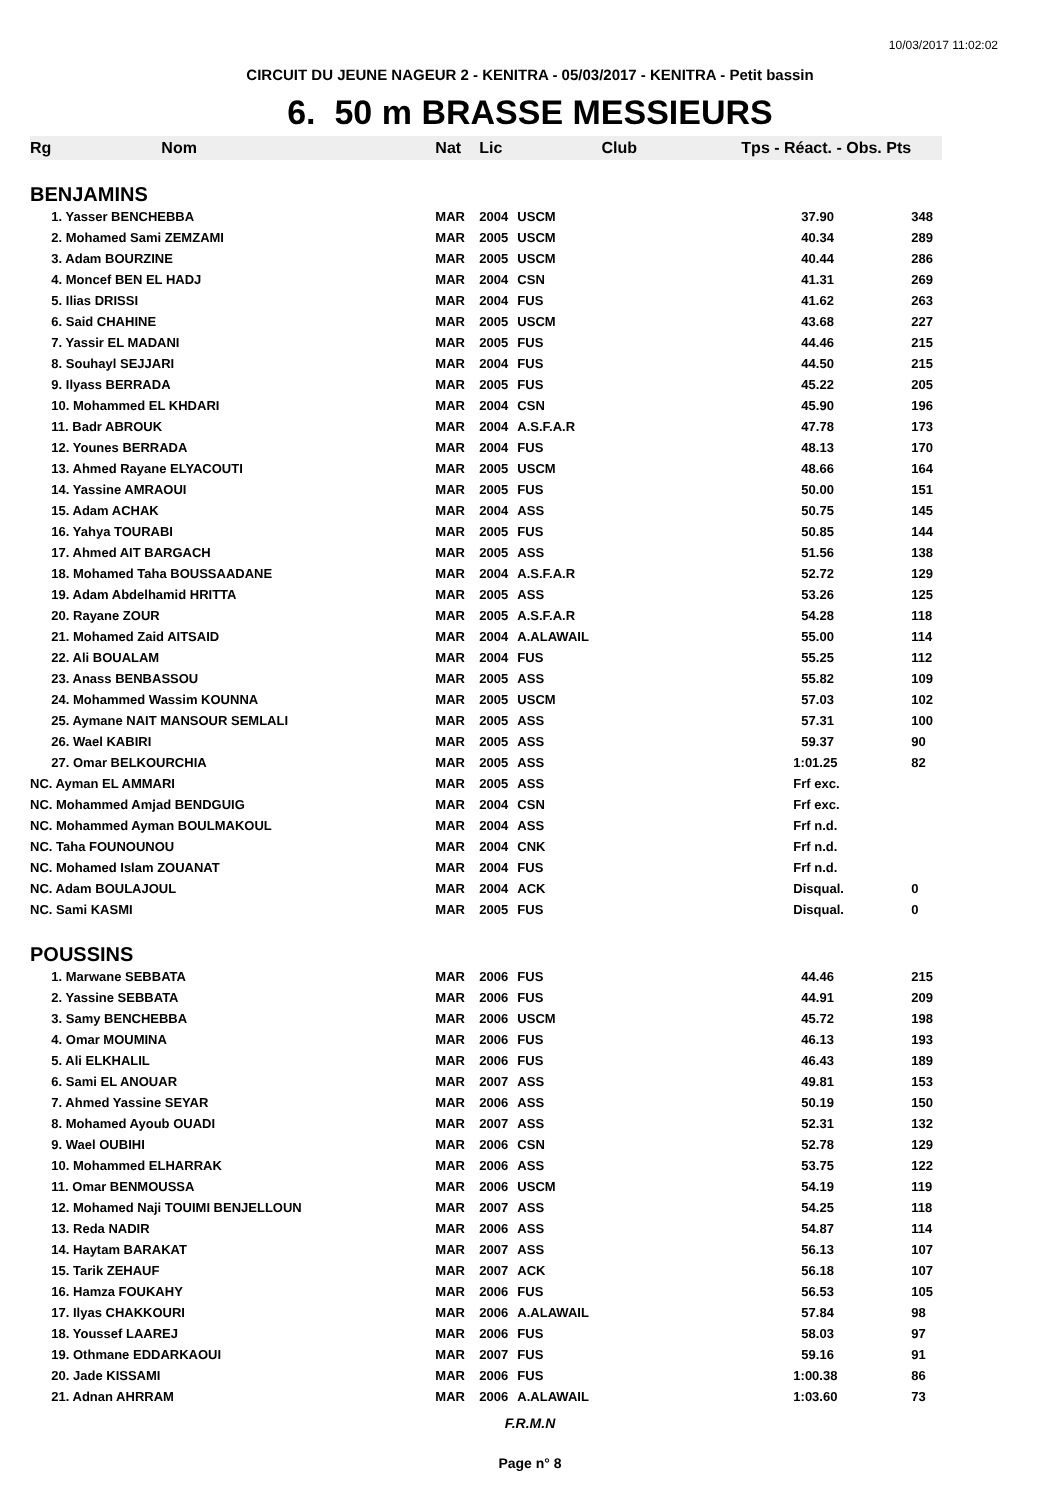10/03/2017 11:02:02
CIRCUIT DU JEUNE NAGEUR 2 - KENITRA - 05/03/2017 - KENITRA - Petit bassin
6. 50 m BRASSE MESSIEURS
| Rg | Nom | Nat | Lic | Club | Tps - Réact. - Obs. Pts | |
| --- | --- | --- | --- | --- | --- | --- |
| BENJAMINS | | | | | | |
| | 1. Yasser BENCHEBBA | MAR | 2004 | USCM | 37.90 | 348 |
| | 2. Mohamed Sami ZEMZAMI | MAR | 2005 | USCM | 40.34 | 289 |
| | 3. Adam BOURZINE | MAR | 2005 | USCM | 40.44 | 286 |
| | 4. Moncef BEN EL HADJ | MAR | 2004 | CSN | 41.31 | 269 |
| | 5. Ilias DRISSI | MAR | 2004 | FUS | 41.62 | 263 |
| | 6. Said CHAHINE | MAR | 2005 | USCM | 43.68 | 227 |
| | 7. Yassir EL MADANI | MAR | 2005 | FUS | 44.46 | 215 |
| | 8. Souhayl SEJJARI | MAR | 2004 | FUS | 44.50 | 215 |
| | 9. Ilyass BERRADA | MAR | 2005 | FUS | 45.22 | 205 |
| | 10. Mohammed EL KHDARI | MAR | 2004 | CSN | 45.90 | 196 |
| | 11. Badr ABROUK | MAR | 2004 | A.S.F.A.R | 47.78 | 173 |
| | 12. Younes BERRADA | MAR | 2004 | FUS | 48.13 | 170 |
| | 13. Ahmed Rayane ELYACOUTI | MAR | 2005 | USCM | 48.66 | 164 |
| | 14. Yassine AMRAOUI | MAR | 2005 | FUS | 50.00 | 151 |
| | 15. Adam ACHAK | MAR | 2004 | ASS | 50.75 | 145 |
| | 16. Yahya TOURABI | MAR | 2005 | FUS | 50.85 | 144 |
| | 17. Ahmed AIT BARGACH | MAR | 2005 | ASS | 51.56 | 138 |
| | 18. Mohamed Taha BOUSSAADANE | MAR | 2004 | A.S.F.A.R | 52.72 | 129 |
| | 19. Adam Abdelhamid HRITTA | MAR | 2005 | ASS | 53.26 | 125 |
| | 20. Rayane ZOUR | MAR | 2005 | A.S.F.A.R | 54.28 | 118 |
| | 21. Mohamed Zaid AITSAID | MAR | 2004 | A.ALAWAIL | 55.00 | 114 |
| | 22. Ali BOUALAM | MAR | 2004 | FUS | 55.25 | 112 |
| | 23. Anass BENBASSOU | MAR | 2005 | ASS | 55.82 | 109 |
| | 24. Mohammed Wassim KOUNNA | MAR | 2005 | USCM | 57.03 | 102 |
| | 25. Aymane NAIT MANSOUR SEMLALI | MAR | 2005 | ASS | 57.31 | 100 |
| | 26. Wael KABIRI | MAR | 2005 | ASS | 59.37 | 90 |
| | 27. Omar BELKOURCHIA | MAR | 2005 | ASS | 1:01.25 | 82 |
| NC. Ayman EL AMMARI | | MAR | 2005 | ASS | Frf exc. | |
| NC. Mohammed Amjad BENDGUIG | | MAR | 2004 | CSN | Frf exc. | |
| NC. Mohammed Ayman BOULMAKOUL | | MAR | 2004 | ASS | Frf n.d. | |
| NC. Taha FOUNOUNOU | | MAR | 2004 | CNK | Frf n.d. | |
| NC. Mohamed Islam ZOUANAT | | MAR | 2004 | FUS | Frf n.d. | |
| NC. Adam BOULAJOUL | | MAR | 2004 | ACK | Disqual. | 0 |
| NC. Sami KASMI | | MAR | 2005 | FUS | Disqual. | 0 |
| POUSSINS | | | | | | |
| | 1. Marwane SEBBATA | MAR | 2006 | FUS | 44.46 | 215 |
| | 2. Yassine SEBBATA | MAR | 2006 | FUS | 44.91 | 209 |
| | 3. Samy BENCHEBBA | MAR | 2006 | USCM | 45.72 | 198 |
| | 4. Omar MOUMINA | MAR | 2006 | FUS | 46.13 | 193 |
| | 5. Ali ELKHALIL | MAR | 2006 | FUS | 46.43 | 189 |
| | 6. Sami EL ANOUAR | MAR | 2007 | ASS | 49.81 | 153 |
| | 7. Ahmed Yassine SEYAR | MAR | 2006 | ASS | 50.19 | 150 |
| | 8. Mohamed Ayoub OUADI | MAR | 2007 | ASS | 52.31 | 132 |
| | 9. Wael OUBIHI | MAR | 2006 | CSN | 52.78 | 129 |
| | 10. Mohammed ELHARRAK | MAR | 2006 | ASS | 53.75 | 122 |
| | 11. Omar BENMOUSSA | MAR | 2006 | USCM | 54.19 | 119 |
| | 12. Mohamed Naji TOUIMI BENJELLOUN | MAR | 2007 | ASS | 54.25 | 118 |
| | 13. Reda NADIR | MAR | 2006 | ASS | 54.87 | 114 |
| | 14. Haytam BARAKAT | MAR | 2007 | ASS | 56.13 | 107 |
| | 15. Tarik ZEHAUF | MAR | 2007 | ACK | 56.18 | 107 |
| | 16. Hamza FOUKAHY | MAR | 2006 | FUS | 56.53 | 105 |
| | 17. Ilyas CHAKKOURI | MAR | 2006 | A.ALAWAIL | 57.84 | 98 |
| | 18. Youssef LAAREJ | MAR | 2006 | FUS | 58.03 | 97 |
| | 19. Othmane EDDARKAOUI | MAR | 2007 | FUS | 59.16 | 91 |
| | 20. Jade KISSAMI | MAR | 2006 | FUS | 1:00.38 | 86 |
| | 21. Adnan AHRRAM | MAR | 2006 | A.ALAWAIL | 1:03.60 | 73 |
F.R.M.N
Page n° 8